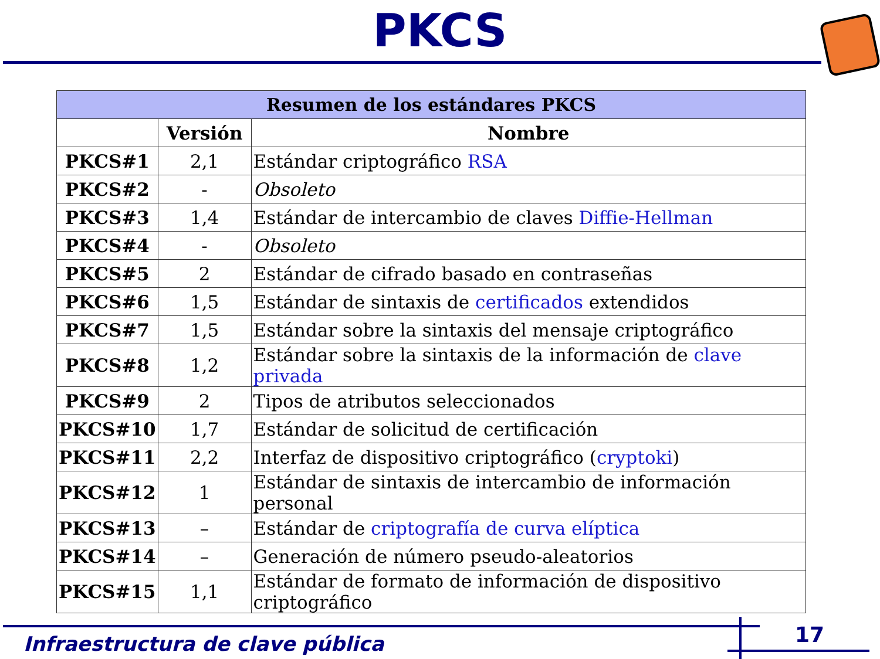PKCS
| Resumen de los estándares PKCS | | |
| --- | --- | --- |
| | Versión | Nombre |
| PKCS#1 | 2,1 | Estándar criptográfico RSA |
| PKCS#2 | - | Obsoleto |
| PKCS#3 | 1,4 | Estándar de intercambio de claves Diffie-Hellman |
| PKCS#4 | - | Obsoleto |
| PKCS#5 | 2 | Estándar de cifrado basado en contraseñas |
| PKCS#6 | 1,5 | Estándar de sintaxis de certificados extendidos |
| PKCS#7 | 1,5 | Estándar sobre la sintaxis del mensaje criptográfico |
| PKCS#8 | 1,2 | Estándar sobre la sintaxis de la información de clave privada |
| PKCS#9 | 2 | Tipos de atributos seleccionados |
| PKCS#10 | 1,7 | Estándar de solicitud de certificación |
| PKCS#11 | 2,2 | Interfaz de dispositivo criptográfico ( cryptoki ) |
| PKCS#12 | 1 | Estándar de sintaxis de intercambio de información personal |
| PKCS#13 | – | Estándar de criptografía de curva elíptica |
| PKCS#14 | – | Generación de número pseudo-aleatorios |
| PKCS#15 | 1,1 | Estándar de formato de información de dispositivo criptográfico |
Infraestructura de clave pública
17